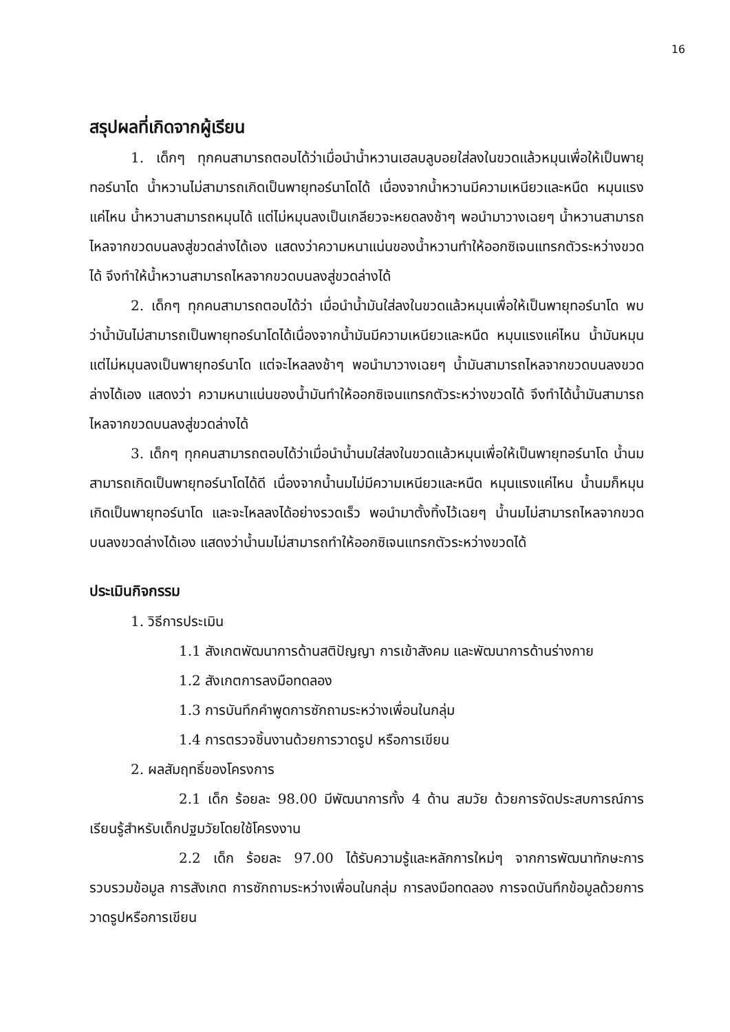16
สรุปผลที่เกิดจากผู้เรียน
1. เด็กๆ ทุกคนสามารถตอบได้ว่าเมื่อนำน้ำหวานเฮลบลูบอยใส่ลงในขวดแล้วหมุนเพื่อให้เป็นพายุทอร์นาโด น้ำหวานไม่สามารถเกิดเป็นพายุทอร์นาโดได้ เนื่องจากน้ำหวานมีความเหนียวและหนืด หมุนแรงแค่ไหน น้ำหวานสามารถหมุนได้ แต่ไม่หมุนลงเป็นเกลียวจะหยดลงช้าๆ พอนำมาวางเฉยๆ น้ำหวานสามารถไหลจากขวดบนลงสู่ขวดล่างได้เอง แสดงว่าความหนาแน่นของน้ำหวานทำให้ออกซิเจนแทรกตัวระหว่างขวดได้ จึงทำให้น้ำหวานสามารถไหลจากขวดบนลงสู่ขวดล่างได้
2. เด็กๆ ทุกคนสามารถตอบได้ว่า เมื่อนำน้ำมันใส่ลงในขวดแล้วหมุนเพื่อให้เป็นพายุทอร์นาโด พบว่าน้ำมันไม่สามารถเป็นพายุทอร์นาโดได้เนื่องจากน้ำมันมีความเหนียวและหนืด หมุนแรงแค่ไหน น้ำมันหมุนแต่ไม่หมุนลงเป็นพายุทอร์นาโด แต่จะไหลลงช้าๆ พอนำมาวางเฉยๆ น้ำมันสามารถไหลจากขวดบนลงขวดล่างได้เอง แสดงว่า ความหนาแน่นของน้ำมันทำให้ออกซิเจนแทรกตัวระหว่างขวดได้ จึงทำได้น้ำมันสามารถไหลจากขวดบนลงสู่ขวดล่างได้
3. เด็กๆ ทุกคนสามารถตอบได้ว่าเมื่อนำน้ำนมใส่ลงในขวดแล้วหมุนเพื่อให้เป็นพายุทอร์นาโด น้ำนมสามารถเกิดเป็นพายุทอร์นาโดได้ดี เนื่องจากน้ำนมไม่มีความเหนียวและหนืด หมุนแรงแค่ไหน น้ำนมก็หมุนเกิดเป็นพายุทอร์นาโด และจะไหลลงได้อย่างรวดเร็ว พอนำมาตั้งทิ้งไว้เฉยๆ น้ำนมไม่สามารถไหลจากขวดบนลงขวดล่างได้เอง แสดงว่าน้ำนมไม่สามารถทำให้ออกซิเจนแทรกตัวระหว่างขวดได้
ประเมินกิจกรรม
1. วิธีการประเมิน
1.1 สังเกตพัฒนาการด้านสติปัญญา การเข้าสังคม และพัฒนาการด้านร่างกาย
1.2 สังเกตการลงมือทดลอง
1.3 การบันทึกคำพูดการซักถามระหว่างเพื่อนในกลุ่ม
1.4 การตรวจชิ้นงานด้วยการวาดรูป หรือการเขียน
2. ผลสัมฤทธิ์ของโครงการ
2.1 เด็ก ร้อยละ 98.00 มีพัฒนาการทั้ง 4 ด้าน สมวัย ด้วยการจัดประสบการณ์การเรียนรู้สำหรับเด็กปฐมวัยโดยใช้โครงงาน
2.2 เด็ก ร้อยละ 97.00 ได้รับความรู้และหลักการใหม่ๆ จากการพัฒนาทักษะการรวบรวมข้อมูล การสังเกต การซักถามระหว่างเพื่อนในกลุ่ม การลงมือทดลอง การจดบันทึกข้อมูลด้วยการวาดรูปหรือการเขียน